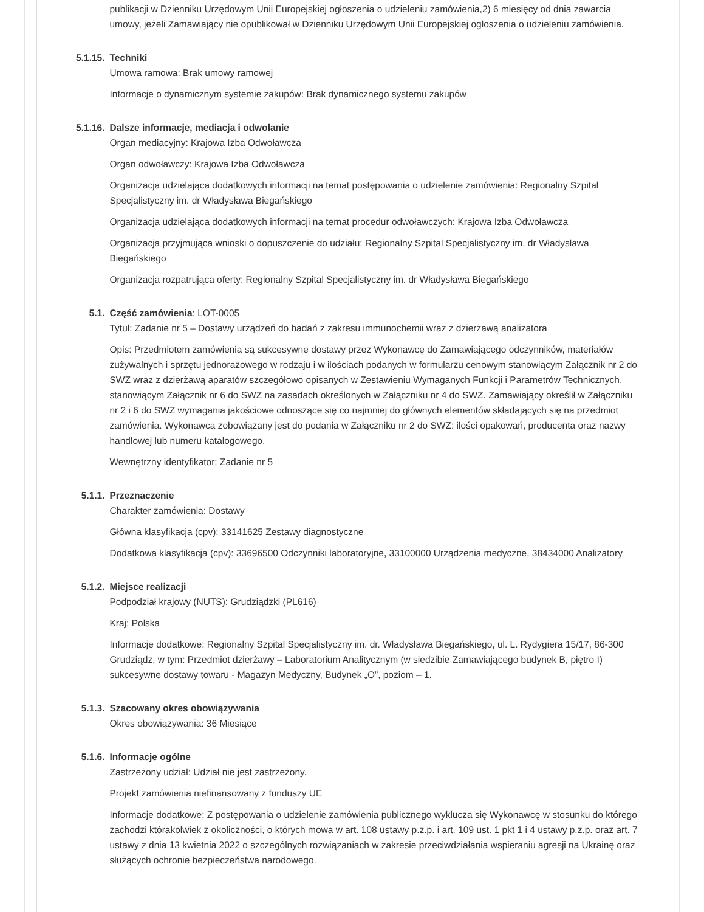publikacji w Dzienniku Urzędowym Unii Europejskiej ogłoszenia o udzieleniu zamówienia,2) 6 miesięcy od dnia zawarcia umowy, jeżeli Zamawiający nie opublikował w Dzienniku Urzędowym Unii Europejskiej ogłoszenia o udzieleniu zamówienia.
5.1.15. Techniki
Umowa ramowa: Brak umowy ramowej
Informacje o dynamicznym systemie zakupów: Brak dynamicznego systemu zakupów
5.1.16. Dalsze informacje, mediacja i odwołanie
Organ mediacyjny: Krajowa Izba Odwoławcza
Organ odwoławczy: Krajowa Izba Odwoławcza
Organizacja udzielająca dodatkowych informacji na temat postępowania o udzielenie zamówienia: Regionalny Szpital Specjalistyczny im. dr Władysława Biegańskiego
Organizacja udzielająca dodatkowych informacji na temat procedur odwoławczych: Krajowa Izba Odwoławcza
Organizacja przyjmująca wnioski o dopuszczenie do udziału: Regionalny Szpital Specjalistyczny im. dr Władysława Biegańskiego
Organizacja rozpatrująca oferty: Regionalny Szpital Specjalistyczny im. dr Władysława Biegańskiego
5.1. Część zamówienia: LOT-0005
Tytuł: Zadanie nr 5 – Dostawy urządzeń do badań z zakresu immunochemii wraz z dzierżawą analizatora
Opis: Przedmiotem zamówienia są sukcesywne dostawy przez Wykonawcę do Zamawiającego odczynników, materiałów zużywalnych i sprzętu jednorazowego w rodzaju i w ilościach podanych w formularzu cenowym stanowiącym Załącznik nr 2 do SWZ wraz z dzierżawą aparatów szczegółowo opisanych w Zestawieniu Wymaganych Funkcji i Parametrów Technicznych, stanowiącym Załącznik nr 6 do SWZ na zasadach określonych w Załączniku nr 4 do SWZ. Zamawiający określił w Załączniku nr 2 i 6 do SWZ wymagania jakościowe odnoszące się co najmniej do głównych elementów składających się na przedmiot zamówienia. Wykonawca zobowiązany jest do podania w Załączniku nr 2 do SWZ: ilości opakowań, producenta oraz nazwy handlowej lub numeru katalogowego.
Wewnętrzny identyfikator: Zadanie nr 5
5.1.1. Przeznaczenie
Charakter zamówienia: Dostawy
Główna klasyfikacja (cpv): 33141625 Zestawy diagnostyczne
Dodatkowa klasyfikacja (cpv): 33696500 Odczynniki laboratoryjne, 33100000 Urządzenia medyczne, 38434000 Analizatory
5.1.2. Miejsce realizacji
Podpodział krajowy (NUTS): Grudziądzki (PL616)
Kraj: Polska
Informacje dodatkowe: Regionalny Szpital Specjalistyczny im. dr. Władysława Biegańskiego, ul. L. Rydygiera 15/17, 86-300 Grudziądz, w tym: Przedmiot dzierżawy – Laboratorium Analitycznym (w siedzibie Zamawiającego budynek B, piętro I) sukcesywne dostawy towaru - Magazyn Medyczny, Budynek „O”, poziom – 1.
5.1.3. Szacowany okres obowiązywania
Okres obowiązywania: 36 Miesiące
5.1.6. Informacje ogólne
Zastrzeżony udział: Udział nie jest zastrzeżony.
Projekt zamówienia niefinansowany z funduszy UE
Informacje dodatkowe: Z postępowania o udzielenie zamówienia publicznego wyklucza się Wykonawcę w stosunku do którego zachodzi którakolwiek z okoliczności, o których mowa w art. 108 ustawy p.z.p. i art. 109 ust. 1 pkt 1 i 4 ustawy p.z.p. oraz art. 7 ustawy z dnia 13 kwietnia 2022 o szczególnych rozwiązaniach w zakresie przeciwdziałania wspieraniu agresji na Ukrainę oraz służących ochronie bezpieczeństwa narodowego.